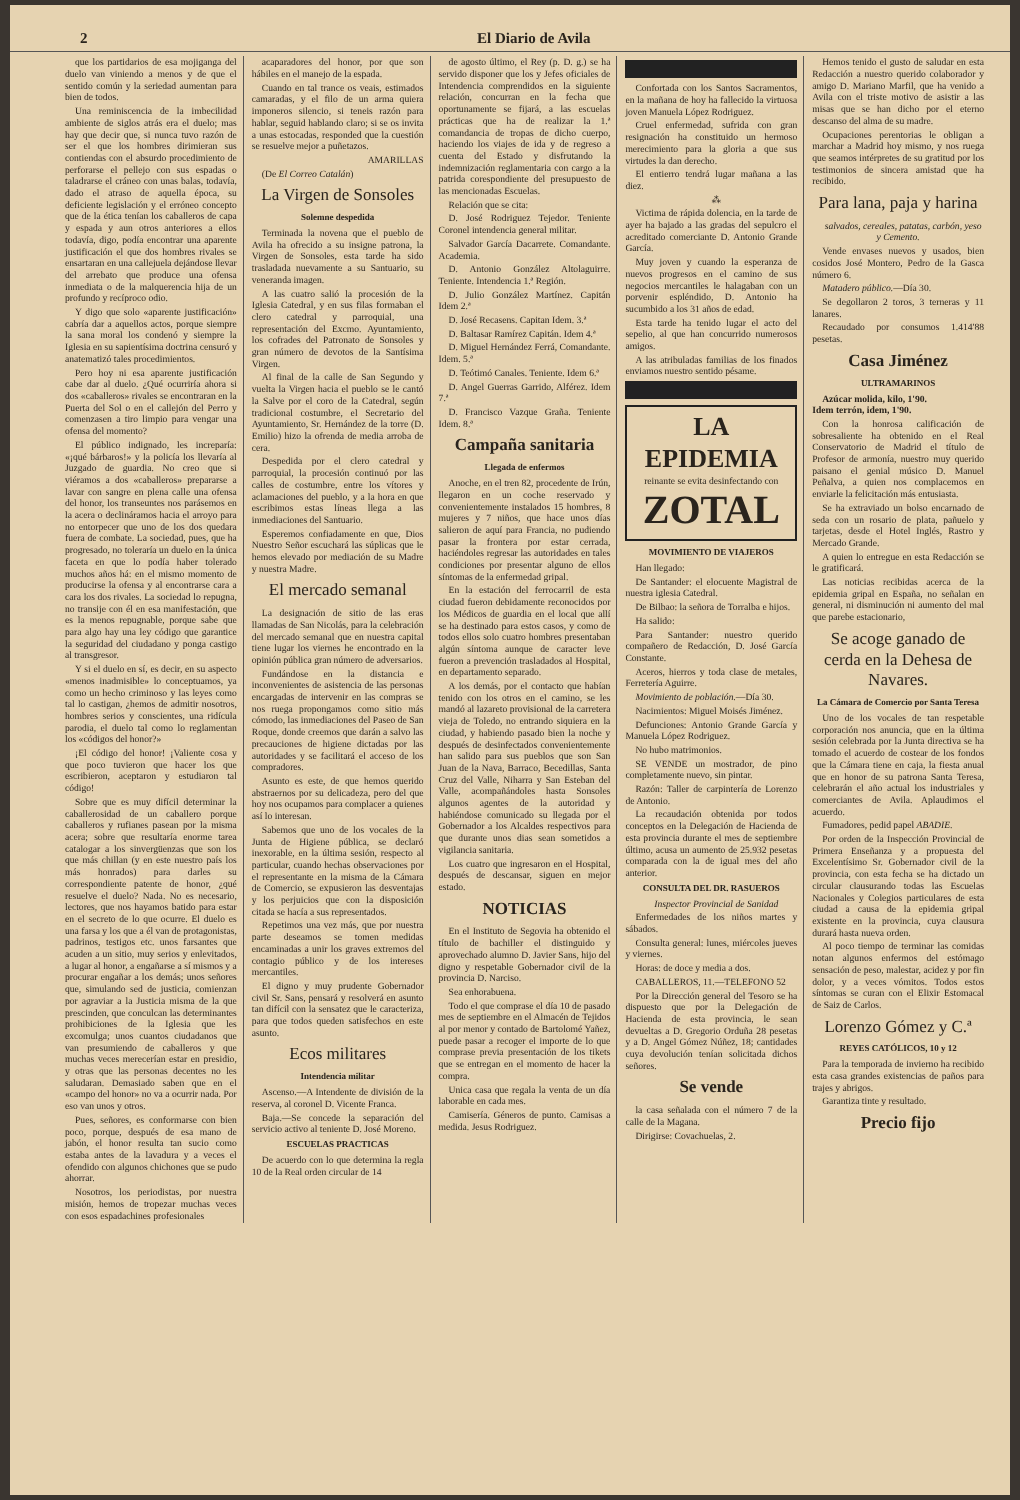2 El Diario de Avila
que los partidarios de esa mojiganga del duelo van viniendo a menos y de que el sentido común y la seriedad aumentan para bien de todos.
Una reminiscencia de la imbecilidad ambiente de siglos atrás era el duelo; mas hay que decir que, si nunca tuvo razón de ser el que los hombres dirimieran sus contiendas con el absurdo procedimiento de perforarse el pellejo con sus espadas o taladrarse el cráneo con unas balas, todavía, dado el atraso de aquella época, su deficiente legislación y el erróneo concepto que de la ética tenían los caballeros de capa y espada y aun otros anteriores a ellos todavía, digo, podía encontrar una aparente justificación el que dos hombres rivales se ensartaran en una callejuela dejándose llevar del arrebato que produce una ofensa inmediata o de la malquerencia hija de un profundo y recíproco odio.
Y digo que solo «aparente justificación» cabría dar a aquellos actos, porque siempre la sana moral los condenó y siempre la Iglesia en su sapientísima doctrina censuró y anatematizó tales procedimientos.
Pero hoy ni esa aparente justificación cabe dar al duelo. ¿Qué ocurriría ahora si dos «caballeros» rivales se encontraran en la Puerta del Sol o en el callejón del Perro y comenzasen a tiro limpio para vengar una ofensa del momento?
El público indignado, les increparía: «¡qué bárbaros!» y la policía los llevaría al Juzgado de guardia. No creo que si viéramos a dos «caballeros» prepararse a lavar con sangre en plena calle una ofensa del honor, los transeuntes nos parásemos en la acera o declináramos hacia el arroyo para no entorpecer que uno de los dos quedara fuera de combate. La sociedad, pues, que ha progresado, no toleraría un duelo en la única faceta en que lo podía haber tolerado muchos años há: en el mismo momento de producirse la ofensa y al encontrarse cara a cara los dos rivales. La sociedad lo repugna, no transije con él en esa manifestación, que es la menos repugnable, porque sabe que para algo hay una ley código que garantice la seguridad del ciudadano y ponga castigo al transgresor.
Y si el duelo en sí, es decir, en su aspecto «menos inadmisible» lo conceptuamos, ya como un hecho criminoso y las leyes como tal lo castigan, ¿hemos de admitir nosotros, hombres serios y conscientes, una ridícula parodia, el duelo tal como lo reglamentan los «códigos del honor?»
¡El código del honor! ¡Valiente cosa y que poco tuvieron que hacer los que escribieron, aceptaron y estudiaron tal código!
Sobre que es muy difícil determinar la caballerosidad de un caballero porque caballeros y rufianes pasean por la misma acera; sobre que resultaría enorme tarea catalogar a los sinvergüenzas que son los que más chillan (y en este nuestro país los más honrados) para darles su correspondiente patente de honor, ¿qué resuelve el duelo? Nada. No es necesario, lectores, que nos hayamos batido para estar en el secreto de lo que ocurre. El duelo es una farsa y los que a él van de protagonistas, padrinos, testigos etc. unos farsantes que acuden a un sitio, muy serios y enlevitados, a lugar al honor, a engañarse a sí mismos y a procurar engañar a los demás; unos señores que, simulando sed de justicia, comienzan por agraviar a la Justicia misma de la que prescinden, que conculcan las determinantes prohibiciones de la Iglesia que les excomulga; unos cuantos ciudadanos que van presumiendo de caballeros y que muchas veces merecerían estar en presidio, y otras que las personas decentes no les saludaran. Demasiado saben que en el «campo del honor» no va a ocurrir nada. Por eso van unos y otros.
Pues, señores, es conformarse con bien poco, porque, después de esa mano de jabón, el honor resulta tan sucio como estaba antes de la lavadura y a veces el ofendido con algunos chichones que se pudo ahorrar.
Nosotros, los periodistas, por nuestra misión, hemos de tropezar muchas veces con esos espadachines profesionales
acaparadores del honor, por que son hábiles en el manejo de la espada.
Cuando en tal trance os veais, estimados camaradas, y el filo de un arma quiera imponeros silencio, si teneis razón para hablar, seguid hablando claro; si se os invita a unas estocadas, responded que la cuestión se resuelve mejor a puñetazos.
AMARILLAS
(De El Correo Catalán)
La Virgen de Sonsoles
Solemne despedida
Terminada la novena que el pueblo de Avila ha ofrecido a su insigne patrona, la Virgen de Sonsoles, esta tarde ha sido trasladada nuevamente a su Santuario, su veneranda imagen.
A las cuatro salió la procesión de la Iglesia Catedral, y en sus filas formaban el clero catedral y parroquial, una representación del Excmo. Ayuntamiento, los cofrades del Patronato de Sonsoles y gran número de devotos de la Santísima Virgen.
Al final de la calle de San Segundo y vuelta la Virgen hacia el pueblo se le cantó la Salve por el coro de la Catedral, según tradicional costumbre, el Secretario del Ayuntamiento, Sr. Hernández de la torre (D. Emilio) hizo la ofrenda de media arroba de cera.
Despedida por el clero catedral y parroquial, la procesión continuó por las calles de costumbre, entre los vítores y aclamaciones del pueblo, y a la hora en que escribimos estas líneas llega a las inmediaciones del Santuario.
Esperemos confiadamente en que, Dios Nuestro Señor escuchará las súplicas que le hemos elevado por mediación de su Madre y nuestra Madre.
El mercado semanal
La designación de sitio de las eras llamadas de San Nicolás, para la celebración del mercado semanal que en nuestra capital tiene lugar los viernes he encontrado en la opinión pública gran número de adversarios.
Fundándose en la distancia e inconvenientes de asistencia de las personas encargadas de intervenir en las compras se nos ruega propongamos como sitio más cómodo, las inmediaciones del Paseo de San Roque, donde creemos que darán a salvo las precauciones de higiene dictadas por las autoridades y se facilitará el acceso de los compradores.
Asunto es este, de que hemos querido abstraernos por su delicadeza, pero del que hoy nos ocupamos para complacer a quienes así lo interesan.
Sabemos que uno de los vocales de la Junta de Higiene pública, se declaró inexorable, en la última sesión, respecto al particular, cuando hechas observaciones por el representante en la misma de la Cámara de Comercio, se expusieron las desventajas y los perjuicios que con la disposición citada se hacía a sus representados.
Repetimos una vez más, que por nuestra parte deseamos se tomen medidas encaminadas a unir los graves extremos del contagio público y de los intereses mercantiles.
El digno y muy prudente Gobernador civil Sr. Sans, pensará y resolverá en asunto tan difícil con la sensatez que le caracteriza, para que todos queden satisfechos en este asunto.
Ecos militares
Intendencia militar
Ascenso.—A Intendente de división de la reserva, al coronel D. Vicente Franca.
Baja.—Se concede la separación del servicio activo al teniente D. José Moreno.
ESCUELAS PRACTICAS
De acuerdo con lo que determina la regla 10 de la Real orden circular de 14
de agosto último, el Rey (p. D. g.) se ha servido disponer que los y Jefes oficiales de Intendencia comprendidos en la siguiente relación, concurran en la fecha que oportunamente se fijará, a las escuelas prácticas que ha de realizar la 1.ª comandancia de tropas de dicho cuerpo, haciendo los viajes de ida y de regreso a cuenta del Estado y disfrutando la indemnización reglamentaria con cargo a la patrida corespondiente del presupuesto de las mencionadas Escuelas.
Relación que se cita:
D. José Rodriguez Tejedor. Teniente Coronel intendencia general militar.
Salvador García Dacarrete. Comandante. Academia.
D. Antonio González Altolaguirre. Teniente. Intendencia 1.ª Región.
D. Julio González Martínez. Capitán Idem 2.ª
D. José Recasens. Capitan Idem. 3.ª
D. Baltasar Ramírez Capitán. Idem 4.ª
D. Miguel Hernández Ferrá, Comandante. Idem. 5.ª
D. Teótimó Canales. Teniente. Idem 6.ª
D. Angel Guerras Garrido, Alférez. Idem 7.ª
D. Francisco Vazque Graña. Teniente Idem. 8.ª
Campaña sanitaria
Llegada de enfermos
Anoche, en el tren 82, procedente de Irún, llegaron en un coche reservado y convenientemente instalados 15 hombres, 8 mujeres y 7 niños, que hace unos días salieron de aquí para Francia, no pudiendo pasar la frontera por estar cerrada, haciéndoles regresar las autoridades en tales condiciones por presentar alguno de ellos síntomas de la enfermedad gripal.
En la estación del ferrocarril de esta ciudad fueron debidamente reconocidos por los Médicos de guardia en el local que allí se ha destinado para estos casos, y como de todos ellos solo cuatro hombres presentaban algún síntoma aunque de caracter leve fueron a prevención trasladados al Hospital, en departamento separado.
A los demás, por el contacto que habían tenido con los otros en el camino, se les mandó al lazareto provisional de la carretera vieja de Toledo, no entrando siquiera en la ciudad, y habiendo pasado bien la noche y después de desinfectados convenientemente han salido para sus pueblos que son San Juan de la Nava, Barraco, Becedillas, Santa Cruz del Valle, Niharra y San Esteban del Valle, acompañándoles hasta Sonsoles algunos agentes de la autoridad y habiéndose comunicado su llegada por el Gobernador a los Alcaldes respectivos para que durante unos dias sean sometidos a vigilancia sanitaria.
Los cuatro que ingresaron en el Hospital, después de descansar, siguen en mejor estado.
NOTICIAS
En el Instituto de Segovia ha obtenido el título de bachiller el distinguido y aprovechado alumno D. Javier Sans, hijo del digno y respetable Gobernador civil de la provincia D. Narciso.
Sea enhorabuena.
Todo el que comprase el día 10 de pasado mes de septiembre en el Almacén de Tejidos al por menor y contado de Bartolomé Yañez, puede pasar a recoger el importe de lo que comprase previa presentación de los tikets que se entregan en el momento de hacer la compra.
Unica casa que regala la venta de un día laborable en cada mes.
Camisería. Géneros de punto. Camisas a medida. Jesus Rodriguez.
Confortada con los Santos Sacramentos, en la mañana de hoy ha fallecido la virtuosa joven Manuela López Rodriguez.
Cruel enfermedad, sufrida con gran resignación ha constituido un hermoso merecimiento para la gloria a que sus virtudes la dan derecho.
El entierro tendrá lugar mañana a las diez.
⁂
Victima de rápida dolencia, en la tarde de ayer ha bajado a las gradas del sepulcro el acreditado comerciante D. Antonio Grande García.
Muy joven y cuando la esperanza de nuevos progresos en el camino de sus negocios mercantiles le halagaban con un porvenir espléndido, D. Antonio ha sucumbido a los 31 años de edad.
Esta tarde ha tenido lugar el acto del sepelio, al que han concurrido numerosos amigos.
A las atribuladas familias de los finados enviamos nuestro sentido pésame.
LA EPIDEMIA
reinante se evita desinfectando con
ZOTAL
MOVIMIENTO DE VIAJEROS
Han llegado:
De Santander: el elocuente Magistral de nuestra iglesia Catedral.
De Bilbao: la señora de Torralba e hijos.
Ha salido:
Para Santander: nuestro querido compañero de Redacción, D. José García Constante.
Aceros, hierros y toda clase de metales, Ferretería Aguirre.
Movimiento de población.—Día 30.
Nacimientos: Miguel Moisés Jiménez.
Defunciones: Antonio Grande García y Manuela López Rodriguez.
No hubo matrimonios.
SE VENDE un mostrador, de pino completamente nuevo, sin pintar.
Razón: Taller de carpintería de Lorenzo de Antonio.
La recaudación obtenida por todos conceptos en la Delegación de Hacienda de esta provincia durante el mes de septiembre último, acusa un aumento de 25.932 pesetas comparada con la de igual mes del año anterior.
CONSULTA DEL DR. RASUEROS
Inspector Provincial de Sanidad
Enfermedades de los niños martes y sábados.
Consulta general: lunes, miércoles jueves y viernes.
Horas: de doce y media a dos.
CABALLEROS, 11.—TELEFONO 52
Por la Dirección general del Tesoro se ha dispuesto que por la Delegación de Hacienda de esta provincia, le sean devueltas a D. Gregorio Orduña 28 pesetas y a D. Angel Gómez Núñez, 18; cantidades cuya devolución tenían solicitada dichos señores.
Se vende
la casa señalada con el número 7 de la calle de la Magana.
Dirigirse: Covachuelas, 2.
Hemos tenido el gusto de saludar en esta Redacción a nuestro querido colaborador y amigo D. Mariano Marfil, que ha venido a Avila con el triste motivo de asistir a las misas que se han dicho por el eterno descanso del alma de su madre.
Ocupaciones perentorias le obligan a marchar a Madrid hoy mismo, y nos ruega que seamos intérpretes de su gratitud por los testimonios de sincera amistad que ha recibido.
Para lana, paja y harina
salvados, cereales, patatas, carbón, yeso y Cemento.
Vende envases nuevos y usados, bien cosidos José Montero, Pedro de la Gasca número 6.
Matadero público.—Día 30.
Se degollaron 2 toros, 3 terneras y 11 lanares.
Recaudado por consumos 1.414'88 pesetas.
Casa Jiménez
ULTRAMARINOS
Azúcar molida, kilo, 1'90.
Idem terrón, idem, 1'90.
Con la honrosa calificación de sobresaliente ha obtenido en el Real Conservatorio de Madrid el título de Profesor de armonía, nuestro muy querido paisano el genial músico D. Manuel Peñalva, a quien nos complacemos en enviarle la felicitación más entusiasta.
Se ha extraviado un bolso encarnado de seda con un rosario de plata, pañuelo y tarjetas, desde el Hotel Inglés, Rastro y Mercado Grande.
A quien lo entregue en esta Redacción se le gratificará.
Las noticias recibidas acerca de la epidemia gripal en España, no señalan en general, ni disminución ni aumento del mal que parebe estacionario,
Se acoge ganado de cerda en la Dehesa de Navares.
La Cámara de Comercio por Santa Teresa
Uno de los vocales de tan respetable corporación nos anuncia, que en la última sesión celebrada por la Junta directiva se ha tomado el acuerdo de costear de los fondos que la Cámara tiene en caja, la fiesta anual que en honor de su patrona Santa Teresa, celebrarán el año actual los industriales y comerciantes de Avila. Aplaudimos el acuerdo.
Fumadores, pedid papel ABADIE.
Por orden de la Inspección Provincial de Primera Enseñanza y a propuesta del Excelentísimo Sr. Gobernador civil de la provincia, con esta fecha se ha dictado un circular clausurando todas las Escuelas Nacionales y Colegios particulares de esta ciudad a causa de la epidemia gripal existente en la provincia, cuya clausura durará hasta nueva orden.
Al poco tiempo de terminar las comidas notan algunos enfermos del estómago sensación de peso, malestar, acidez y por fin dolor, y a veces vómitos. Todos estos síntomas se curan con el Elixir Estomacal de Saiz de Carlos.
Lorenzo Gómez y C.ª
REYES CATÓLICOS, 10 y 12
Para la temporada de invierno ha recibido esta casa grandes existencias de paños para trajes y abrigos.
Garantiza tinte y resultado.
Precio fijo